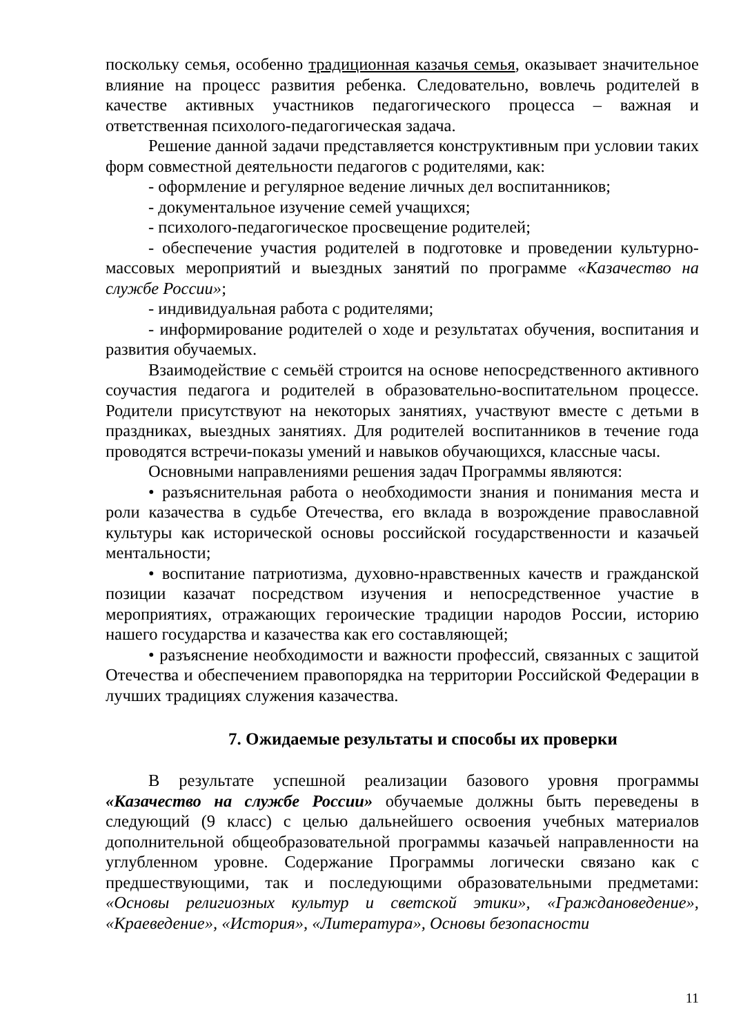поскольку семья, особенно традиционная казачья семья, оказывает значительное влияние на процесс развития ребенка. Следовательно, вовлечь родителей в качестве активных участников педагогического процесса – важная и ответственная психолого-педагогическая задача.
Решение данной задачи представляется конструктивным при условии таких форм совместной деятельности педагогов с родителями, как:
- оформление и регулярное ведение личных дел воспитанников;
- документальное изучение семей учащихся;
- психолого-педагогическое просвещение родителей;
- обеспечение участия родителей в подготовке и проведении культурно-массовых мероприятий и выездных занятий по программе «Казачество на службе России»;
- индивидуальная работа с родителями;
- информирование родителей о ходе и результатах обучения, воспитания и развития обучаемых.
Взаимодействие с семьёй строится на основе непосредственного активного соучастия педагога и родителей в образовательно-воспитательном процессе. Родители присутствуют на некоторых занятиях, участвуют вместе с детьми в праздниках, выездных занятиях. Для родителей воспитанников в течение года проводятся встречи-показы умений и навыков обучающихся, классные часы.
Основными направлениями решения задач Программы являются:
• разъяснительная работа о необходимости знания и понимания места и роли казачества в судьбе Отечества, его вклада в возрождение православной культуры как исторической основы российской государственности и казачьей ментальности;
• воспитание патриотизма, духовно-нравственных качеств и гражданской позиции казачат посредством изучения и непосредственное участие в мероприятиях, отражающих героические традиции народов России, историю нашего государства и казачества как его составляющей;
• разъяснение необходимости и важности профессий, связанных с защитой Отечества и обеспечением правопорядка на территории Российской Федерации в лучших традициях служения казачества.
7. Ожидаемые результаты и способы их проверки
В результате успешной реализации базового уровня программы «Казачество на службе России» обучаемые должны быть переведены в следующий (9 класс) с целью дальнейшего освоения учебных материалов дополнительной общеобразовательной программы казачьей направленности на углубленном уровне. Содержание Программы логически связано как с предшествующими, так и последующими образовательными предметами: «Основы религиозных культур и светской этики», «Граждановедение», «Краеведение», «История», «Литература», Основы безопасности
11